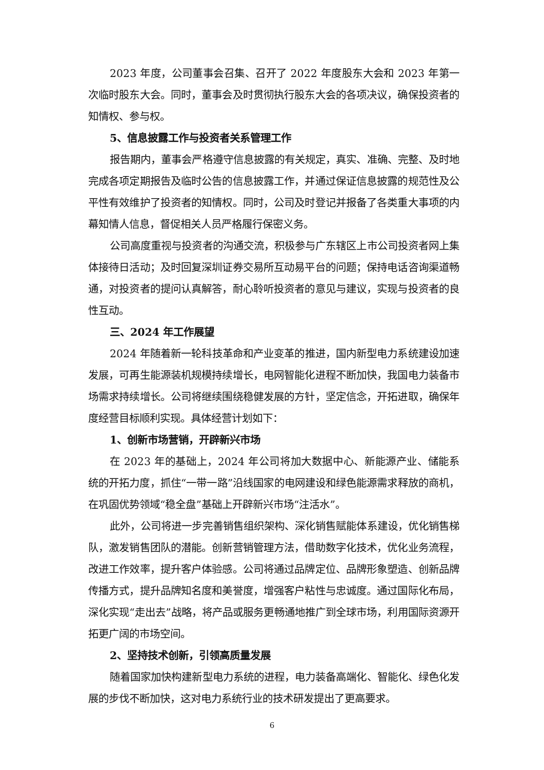2023 年度，公司董事会召集、召开了 2022 年度股东大会和 2023 年第一次临时股东大会。同时，董事会及时贯彻执行股东大会的各项决议，确保投资者的知情权、参与权。
5、信息披露工作与投资者关系管理工作
报告期内，董事会严格遵守信息披露的有关规定，真实、准确、完整、及时地完成各项定期报告及临时公告的信息披露工作，并通过保证信息披露的规范性及公平性有效维护了投资者的知情权。同时，公司及时登记并报备了各类重大事项的内幕知情人信息，督促相关人员严格履行保密义务。
公司高度重视与投资者的沟通交流，积极参与广东辖区上市公司投资者网上集体接待日活动；及时回复深圳证券交易所互动易平台的问题；保持电话咨询渠道畅通，对投资者的提问认真解答，耐心聆听投资者的意见与建议，实现与投资者的良性互动。
三、2024 年工作展望
2024 年随着新一轮科技革命和产业变革的推进，国内新型电力系统建设加速发展，可再生能源装机规模持续增长，电网智能化进程不断加快，我国电力装备市场需求持续增长。公司将继续围绕稳健发展的方针，坚定信念，开拓进取，确保年度经营目标顺利实现。具体经营计划如下：
1、创新市场营销，开辟新兴市场
在 2023 年的基础上，2024 年公司将加大数据中心、新能源产业、储能系统的开拓力度，抓住“一带一路”沿线国家的电网建设和绿色能源需求释放的商机，在巩固优势领域“稳全盘”基础上开辟新兴市场“注活水”。
此外，公司将进一步完善销售组织架构、深化销售赋能体系建设，优化销售梯队，激发销售团队的潜能。创新营销管理方法，借助数字化技术，优化业务流程，改进工作效率，提升客户体验感。公司将通过品牌定位、品牌形象塑造、创新品牌传播方式，提升品牌知名度和美誉度，增强客户粘性与忠诚度。通过国际化布局，深化实现“走出去”战略，将产品或服务更畅通地推广到全球市场，利用国际资源开拓更广阔的市场空间。
2、坚持技术创新，引领高质量发展
随着国家加快构建新型电力系统的进程，电力装备高端化、智能化、绿色化发展的步伐不断加快，这对电力系统行业的技术研发提出了更高要求。
6